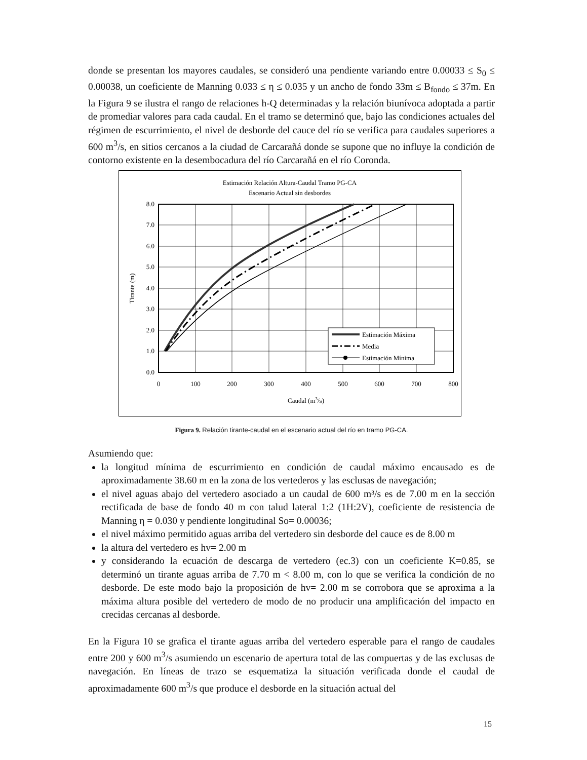donde se presentan los mayores caudales, se consideró una pendiente variando entre 0.00033 ≤ S<sub>0</sub> ≤ 0.00038, un coeficiente de Manning 0.033 ≤ η ≤ 0.035 y un ancho de fondo 33m ≤ B<sub>fondo</sub> ≤ 37m. En la Figura 9 se ilustra el rango de relaciones h-Q determinadas y la relación biunívoca adoptada a partir de promediar valores para cada caudal. En el tramo se determinó que, bajo las condiciones actuales del régimen de escurrimiento, el nivel de desborde del cauce del río se verifica para caudales superiores a 600 m<sup>3</sup>/s, en sitios cercanos a la ciudad de Carcarañá donde se supone que no influye la condición de contorno existente en la desembocadura del río Carcarañá en el río Coronda.
Estimación Relación Altura-Caudal Tramo PG-CA
Escenario Actual sin desbordes
Estimación Máxima
Media
Estimación Mínima
8.0
7.0
6.0
5.0
4.0
3.0
2.0
1.0
0.0
0
100
200
300
400
500
600
700
800
Caudal (m3/s)
Tirante (m)
Figura 9. Relación tirante-caudal en el escenario actual del río en tramo PG-CA.
Asumiendo que:
la longitud mínima de escurrimiento en condición de caudal máximo encausado es de aproximadamente 38.60 m en la zona de los vertederos y las esclusas de navegación;
el nivel aguas abajo del vertedero asociado a un caudal de 600 m³/s es de 7.00 m en la sección rectificada de base de fondo 40 m con talud lateral 1:2 (1H:2V), coeficiente de resistencia de Manning η = 0.030 y pendiente longitudinal So= 0.00036;
el nivel máximo permitido aguas arriba del vertedero sin desborde del cauce es de 8.00 m
la altura del vertedero es hv= 2.00 m
y considerando la ecuación de descarga de vertedero (ec.3) con un coeficiente K=0.85, se determinó un tirante aguas arriba de 7.70 m < 8.00 m, con lo que se verifica la condición de no desborde. De este modo bajo la proposición de hv= 2.00 m se corrobora que se aproxima a la máxima altura posible del vertedero de modo de no producir una amplificación del impacto en crecidas cercanas al desborde.
En la Figura 10 se grafica el tirante aguas arriba del vertedero esperable para el rango de caudales entre 200 y 600 m<sup>3</sup>/s asumiendo un escenario de apertura total de las compuertas y de las exclusas de navegación. En líneas de trazo se esquematiza la situación verificada donde el caudal de aproximadamente 600 m<sup>3</sup>/s que produce el desborde en la situación actual del
15